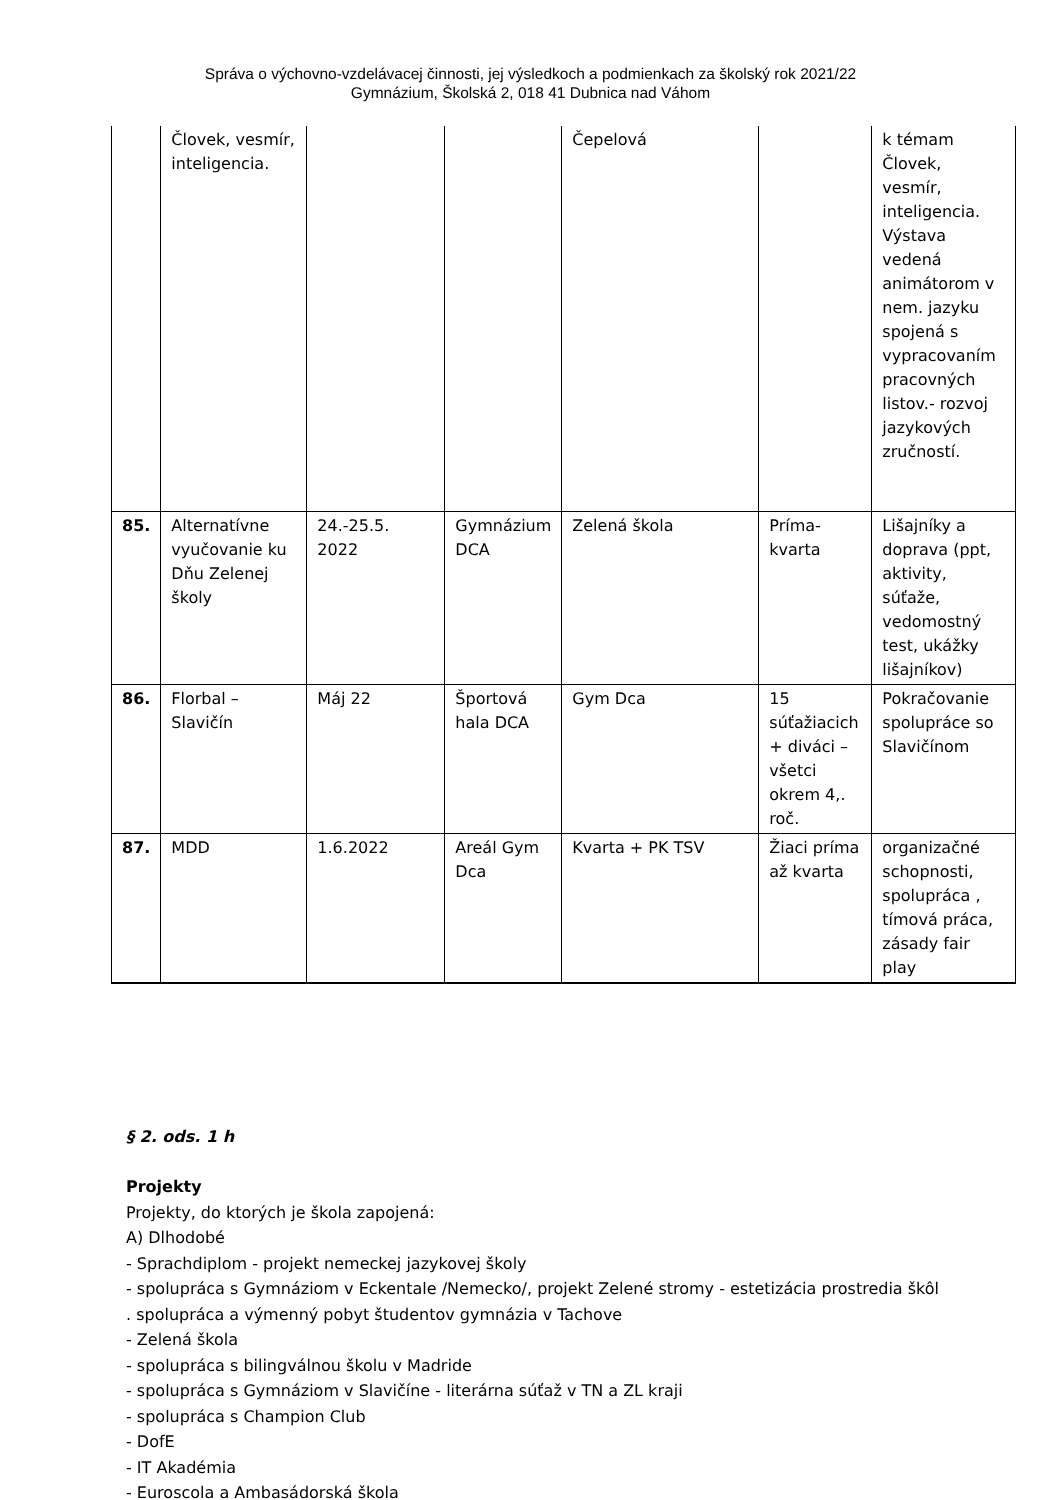Správa o výchovno-vzdelávacej činnosti, jej výsledkoch a podmienkach za školský rok 2021/22
Gymnázium, Školská 2, 018 41 Dubnica nad Váhom
| | Človek, vesmír, inteligencia. | | | Čepelová | | k témam Človek, vesmír, inteligencia. Výstava vedená animátorom v nem. jazyku spojená s vypracovaním pracovných listov.- rozvoj jazykových zručností. |
| 85. | Alternatívne vyučovanie ku Dňu Zelenej školy | 24.-25.5. 2022 | Gymnázium DCA | Zelená škola | Príma-kvarta | Lišajníky a doprava (ppt, aktivity, súťaže, vedomostný test, ukážky lišajníkov) |
| 86. | Florbal – Slavičín | Máj 22 | Športová hala DCA | Gym Dca | 15 súťažiacich + diváci – všetci okrem 4,. roč. | Pokračovanie spolupráce so Slavičínom |
| 87. | MDD | 1.6.2022 | Areál Gym Dca | Kvarta + PK TSV | Žiaci príma až kvarta | organizačné schopnosti, spolupráca , tímová práca, zásady fair play |
§ 2. ods. 1 h
Projekty
Projekty, do ktorých je škola zapojená:
A) Dlhodobé
- Sprachdiplom - projekt nemeckej jazykovej školy
- spolupráca s Gymnáziom v Eckentale /Nemecko/, projekt Zelené stromy - estetizácia prostredia škôl
. spolupráca a výmenný pobyt študentov gymnázia v Tachove
- Zelená škola
- spolupráca s bilingválnou školu v Madride
- spolupráca s Gymnáziom v Slavičíne - literárna súťaž v TN a ZL kraji
- spolupráca s Champion Club
- DofE
- IT Akadémia
- Euroscola a Ambasádorská škola